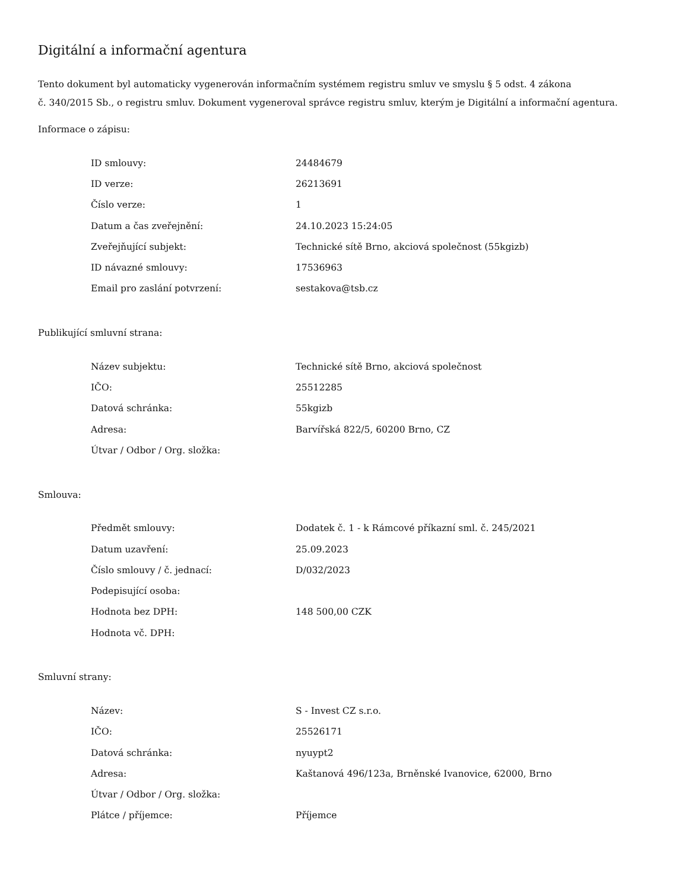Digitální a informační agentura
Tento dokument byl automaticky vygenerován informačním systémem registru smluv ve smyslu § 5 odst. 4 zákona
č. 340/2015 Sb., o registru smluv. Dokument vygeneroval správce registru smluv, kterým je Digitální a informační agentura.
Informace o zápisu:
| ID smlouvy: | 24484679 |
| ID verze: | 26213691 |
| Číslo verze: | 1 |
| Datum a čas zveřejnění: | 24.10.2023 15:24:05 |
| Zveřejňující subjekt: | Technické sítě Brno, akciová společnost (55kgizb) |
| ID návazné smlouvy: | 17536963 |
| Email pro zaslání potvrzení: | sestakova@tsb.cz |
Publikující smluvní strana:
| Název subjektu: | Technické sítě Brno, akciová společnost |
| IČO: | 25512285 |
| Datová schránka: | 55kgizb |
| Adresa: | Barvířská 822/5, 60200 Brno, CZ |
| Útvar / Odbor / Org. složka: | |
Smlouva:
| Předmět smlouvy: | Dodatek č. 1 - k Rámcové příkazní sml. č. 245/2021 |
| Datum uzavření: | 25.09.2023 |
| Číslo smlouvy / č. jednací: | D/032/2023 |
| Podepisující osoba: | |
| Hodnota bez DPH: | 148 500,00 CZK |
| Hodnota vč. DPH: | |
Smluvní strany:
| Název: | S - Invest CZ s.r.o. |
| IČO: | 25526171 |
| Datová schránka: | nyuypt2 |
| Adresa: | Kaštanová 496/123a, Brněnské Ivanovice, 62000, Brno |
| Útvar / Odbor / Org. složka: | |
| Plátce / příjemce: | Příjemce |